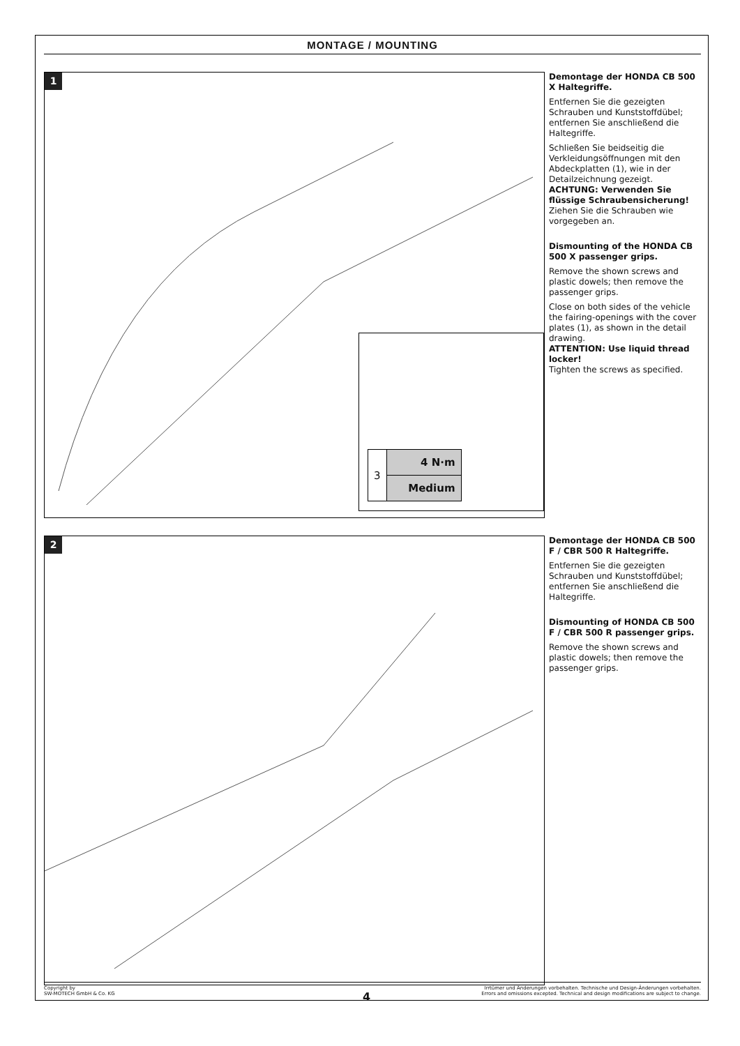MONTAGE / MOUNTING
1
| 3 | 4 N·m |
| | Medium |
Demontage der HONDA CB 500 X Haltegriffe.
Entfernen Sie die gezeigten Schrauben und Kunststoffdübel; entfernen Sie anschließend die Haltegriffe.
Schließen Sie beidseitig die Verkleidungsöffnungen mit den Abdeckplatten (1), wie in der Detailzeichnung gezeigt.
ACHTUNG: Verwenden Sie flüssige Schraubensicherung!
Ziehen Sie die Schrauben wie vorgegeben an.
Dismounting of the HONDA CB 500 X passenger grips.
Remove the shown screws and plastic dowels; then remove the passenger grips.
Close on both sides of the vehicle the fairing-openings with the cover plates (1), as shown in the detail drawing.
ATTENTION: Use liquid thread locker!
Tighten the screws as specified.
2
Demontage der HONDA CB 500 F / CBR 500 R Haltegriffe.
Entfernen Sie die gezeigten Schrauben und Kunststoffdübel; entfernen Sie anschließend die Haltegriffe.
Dismounting of HONDA CB 500 F / CBR 500 R passenger grips.
Remove the shown screws and plastic dowels; then remove the passenger grips.
Copyright by
SW-MOTECH GmbH & Co. KG
Irrtümer und Änderungen vorbehalten. Technische und Design-Änderungen vorbehalten.
Errors and omissions excepted. Technical and design modifications are subject to change.
4